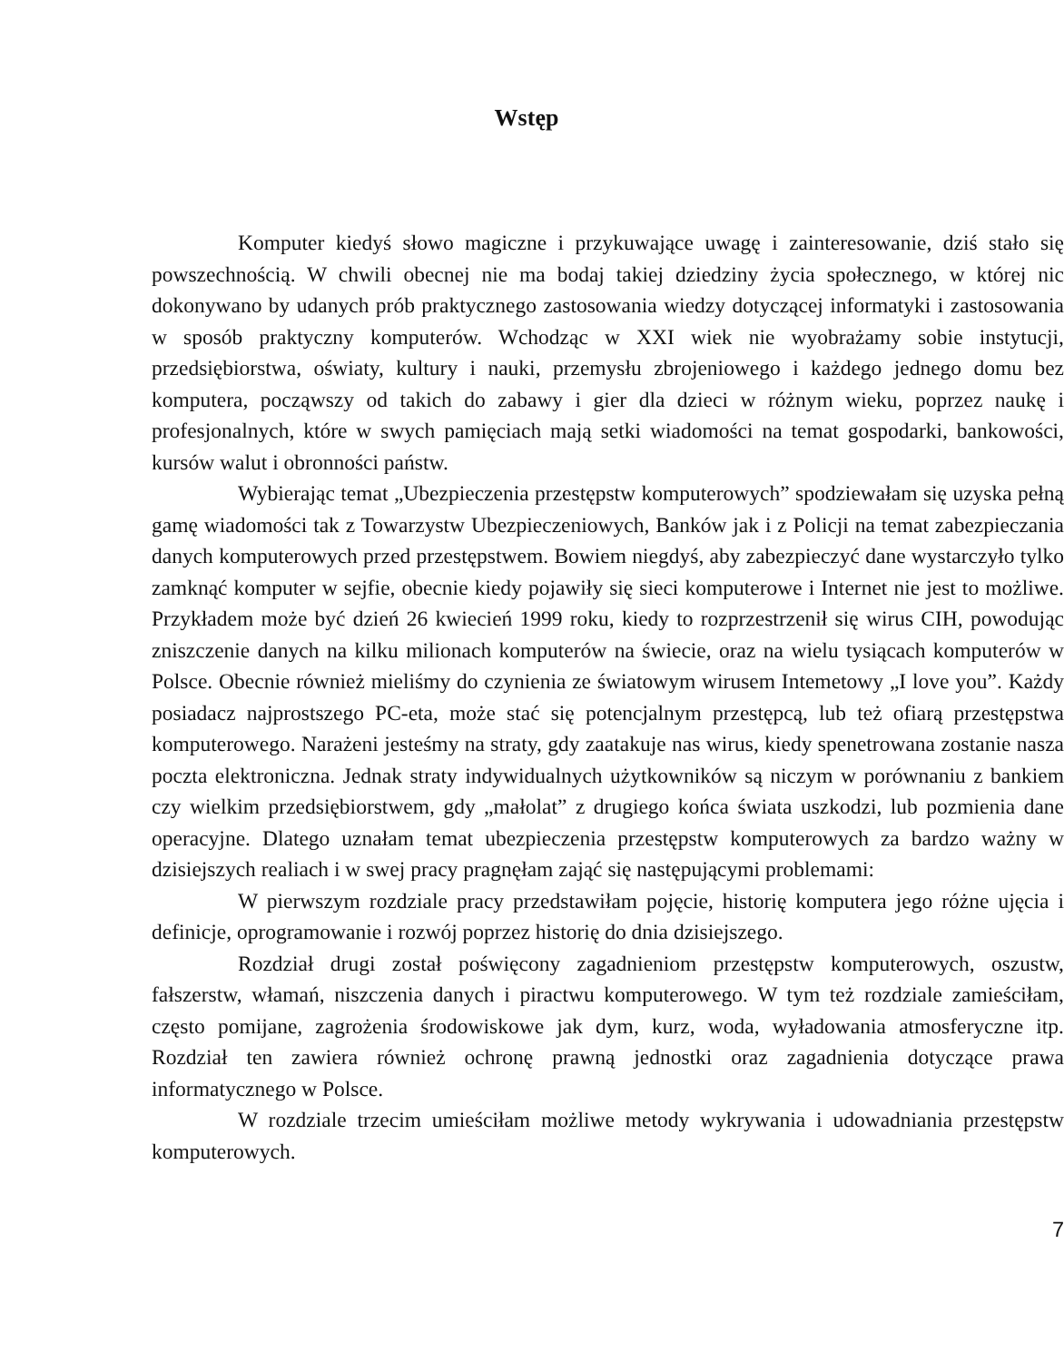Wstęp
Komputer kiedyś słowo magiczne i przykuwające uwagę i zainteresowanie, dziś stało się powszechnością. W chwili obecnej nie ma bodaj takiej dziedziny życia społecznego, w której nic dokonywano by udanych prób praktycznego zastosowania wiedzy dotyczącej informatyki i zastosowania w sposób praktyczny komputerów. Wchodząc w XXI wiek nie wyobrażamy sobie instytucji, przedsiębiorstwa, oświaty, kultury i nauki, przemysłu zbrojeniowego i każdego jednego domu bez komputera, począwszy od takich do zabawy i gier dla dzieci w różnym wieku, poprzez naukę i profesjonalnych, które w swych pamięciach mają setki wiadomości na temat gospodarki, bankowości, kursów walut i obronności państw.
Wybierając temat „Ubezpieczenia przestępstw komputerowych” spodziewałam się uzyska pełną gamę wiadomości tak z Towarzystw Ubezpieczeniowych, Banków jak i z Policji na temat zabezpieczania danych komputerowych przed przestępstwem. Bowiem niegdyś, aby zabezpieczyć dane wystarczyło tylko zamknąć komputer w sejfie, obecnie kiedy pojawiły się sieci komputerowe i Internet nie jest to możliwe. Przykładem może być dzień 26 kwiecień 1999 roku, kiedy to rozprzestrzenił się wirus CIH, powodując zniszczenie danych na kilku milionach komputerów na świecie, oraz na wielu tysiącach komputerów w Polsce. Obecnie również mieliśmy do czynienia ze światowym wirusem Intemetowy „I love you”. Każdy posiadacz najprostszego PC-eta, może stać się potencjalnym przestępcą, lub też ofiarą przestępstwa komputerowego. Narażeni jesteśmy na straty, gdy zaatakuje nas wirus, kiedy spenetrowana zostanie nasza poczta elektroniczna. Jednak straty indywidualnych użytkowników są niczym w porównaniu z bankiem czy wielkim przedsiębiorstwem, gdy „małolat” z drugiego końca świata uszkodzi, lub pozmienia dane operacyjne. Dlatego uznałam temat ubezpieczenia przestępstw komputerowych za bardzo ważny w dzisiejszych realiach i w swej pracy pragnęłam zająć się następującymi problemami:
W pierwszym rozdziale pracy przedstawiłam pojęcie, historię komputera jego różne ujęcia i definicje, oprogramowanie i rozwój poprzez historię do dnia dzisiejszego.
Rozdział drugi został poświęcony zagadnieniom przestępstw komputerowych, oszustw, fałszerstw, włamań, niszczenia danych i piractwu komputerowego. W tym też rozdziale zamieściłam, często pomijane, zagrożenia środowiskowe jak dym, kurz, woda, wyładowania atmosferyczne itp. Rozdział ten zawiera również ochronę prawną jednostki oraz zagadnienia dotyczące prawa informatycznego w Polsce.
W rozdziale trzecim umieściłam możliwe metody wykrywania i udowadniania przestępstw komputerowych.
7